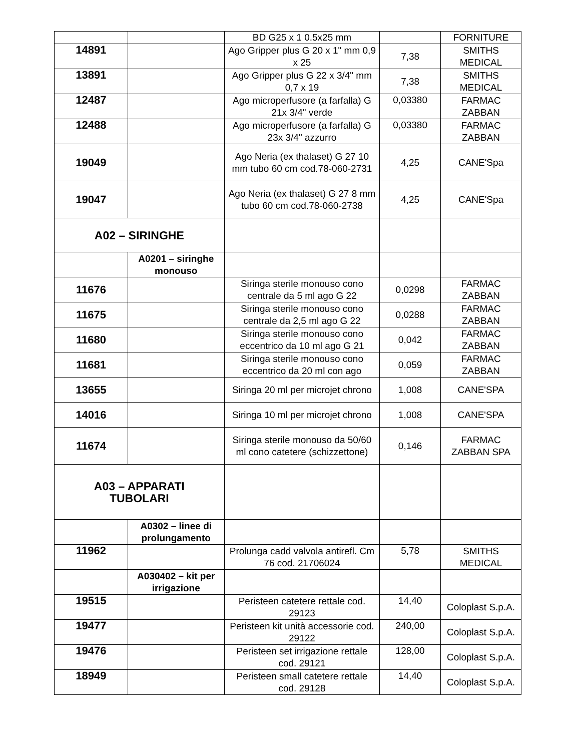| | | BD G25 x 1 0.5x25 mm | | FORNITURE |
| 14891 | | Ago Gripper plus G 20 x 1" mm 0,9 x 25 | 7,38 | SMITHS MEDICAL |
| 13891 | | Ago Gripper plus G 22 x 3/4" mm 0,7 x 19 | 7,38 | SMITHS MEDICAL |
| 12487 | | Ago microperfusore (a farfalla) G 21x 3/4" verde | 0,03380 | FARMAC ZABBAN |
| 12488 | | Ago microperfusore (a farfalla) G 23x 3/4" azzurro | 0,03380 | FARMAC ZABBAN |
| 19049 | | Ago Neria (ex thalaset) G 27 10 mm tubo 60 cm cod.78-060-2731 | 4,25 | CANE'Spa |
| 19047 | | Ago Neria (ex thalaset) G 27 8 mm tubo 60 cm cod.78-060-2738 | 4,25 | CANE'Spa |
| A02 – SIRINGHE | | | | |
| | A0201 – siringhe monouso | | | |
| 11676 | | Siringa sterile monouso cono centrale da 5 ml ago G 22 | 0,0298 | FARMAC ZABBAN |
| 11675 | | Siringa sterile monouso cono centrale da 2,5 ml ago G 22 | 0,0288 | FARMAC ZABBAN |
| 11680 | | Siringa sterile monouso cono eccentrico da 10 ml ago G 21 | 0,042 | FARMAC ZABBAN |
| 11681 | | Siringa sterile monouso cono eccentrico da 20 ml con ago | 0,059 | FARMAC ZABBAN |
| 13655 | | Siringa 20 ml per microjet chrono | 1,008 | CANE'SPA |
| 14016 | | Siringa 10 ml per microjet chrono | 1,008 | CANE'SPA |
| 11674 | | Siringa sterile monouso da 50/60 ml cono catetere (schizzettone) | 0,146 | FARMAC ZABBAN SPA |
| A03 – APPARATI TUBOLARI | | | | |
| | A0302 – linee di prolungamento | | | |
| 11962 | | Prolunga cadd valvola antirefl. Cm 76 cod. 21706024 | 5,78 | SMITHS MEDICAL |
| | A030402 – kit per irrigazione | | | |
| 19515 | | Peristeen catetere rettale cod. 29123 | 14,40 | Coloplast S.p.A. |
| 19477 | | Peristeen kit unità accessorie cod. 29122 | 240,00 | Coloplast S.p.A. |
| 19476 | | Peristeen set irrigazione rettale cod. 29121 | 128,00 | Coloplast S.p.A. |
| 18949 | | Peristeen small catetere rettale cod. 29128 | 14,40 | Coloplast S.p.A. |